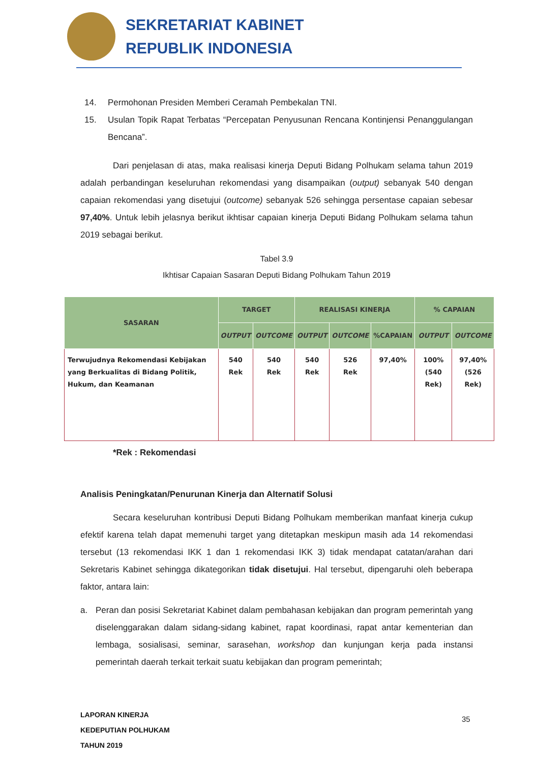SEKRETARIAT KABINET
REPUBLIK INDONESIA
14. Permohonan Presiden Memberi Ceramah Pembekalan TNI.
15. Usulan Topik Rapat Terbatas “Percepatan Penyusunan Rencana Kontinjensi Penanggulangan Bencana”.
Dari penjelasan di atas, maka realisasi kinerja Deputi Bidang Polhukam selama tahun 2019 adalah perbandingan keseluruhan rekomendasi yang disampaikan (output) sebanyak 540 dengan capaian rekomendasi yang disetujui (outcome) sebanyak 526 sehingga persentase capaian sebesar 97,40%. Untuk lebih jelasnya berikut ikhtisar capaian kinerja Deputi Bidang Polhukam selama tahun 2019 sebagai berikut.
Tabel 3.9
Ikhtisar Capaian Sasaran Deputi Bidang Polhukam Tahun 2019
| SASARAN | TARGET | | REALISASI KINERJA | | | % CAPAIAN | |
| --- | --- | --- | --- | --- | --- | --- | --- |
| | OUTPUT | OUTCOME | OUTPUT | OUTCOME | %CAPAIAN | OUTPUT | OUTCOME |
| Terwujudnya Rekomendasi Kebijakan yang Berkualitas di Bidang Politik, Hukum, dan Keamanan | 540 Rek | 540 Rek | 540 Rek | 526 Rek | 97,40% | 100% (540 Rek) | 97,40% (526 Rek) |
*Rek : Rekomendasi
Analisis Peningkatan/Penurunan Kinerja dan Alternatif Solusi
Secara keseluruhan kontribusi Deputi Bidang Polhukam memberikan manfaat kinerja cukup efektif karena telah dapat memenuhi target yang ditetapkan meskipun masih ada 14 rekomendasi tersebut (13 rekomendasi IKK 1 dan 1 rekomendasi IKK 3) tidak mendapat catatan/arahan dari Sekretaris Kabinet sehingga dikategorikan tidak disetujui. Hal tersebut, dipengaruhi oleh beberapa faktor, antara lain:
a. Peran dan posisi Sekretariat Kabinet dalam pembahasan kebijakan dan program pemerintah yang diselenggarakan dalam sidang-sidang kabinet, rapat koordinasi, rapat antar kementerian dan lembaga, sosialisasi, seminar, sarasehan, workshop dan kunjungan kerja pada instansi pemerintah daerah terkait terkait suatu kebijakan dan program pemerintah;
LAPORAN KINERJA
KEDEPUTIAN POLHUKAM
TAHUN 2019
35